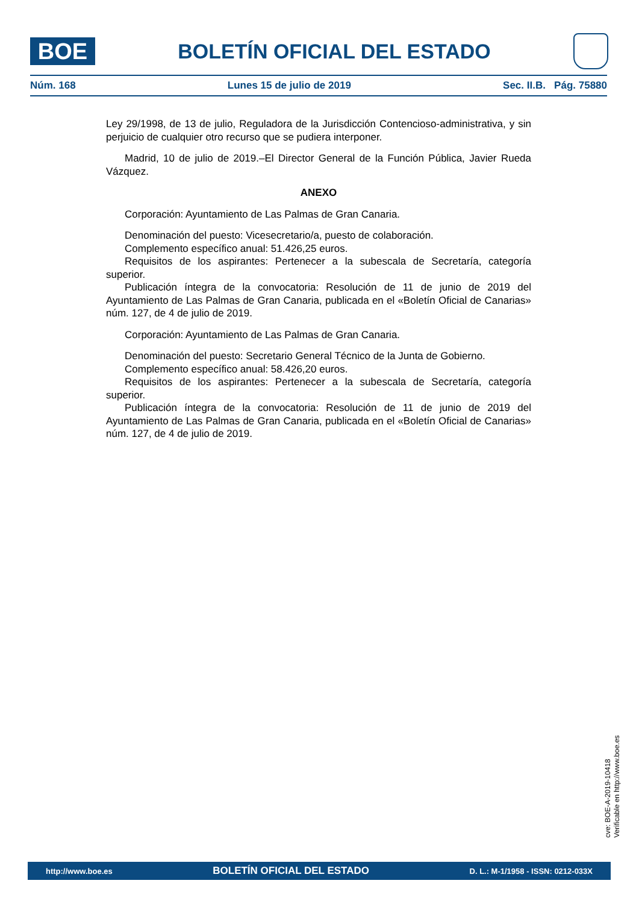BOE
BOLETÍN OFICIAL DEL ESTADO
Núm. 168 Lunes 15 de julio de 2019 Sec. II.B. Pág. 75880
Ley 29/1998, de 13 de julio, Reguladora de la Jurisdicción Contencioso-administrativa, y sin perjuicio de cualquier otro recurso que se pudiera interponer.
Madrid, 10 de julio de 2019.–El Director General de la Función Pública, Javier Rueda Vázquez.
ANEXO
Corporación: Ayuntamiento de Las Palmas de Gran Canaria.
Denominación del puesto: Vicesecretario/a, puesto de colaboración.
Complemento específico anual: 51.426,25 euros.
Requisitos de los aspirantes: Pertenecer a la subescala de Secretaría, categoría superior.
Publicación íntegra de la convocatoria: Resolución de 11 de junio de 2019 del Ayuntamiento de Las Palmas de Gran Canaria, publicada en el «Boletín Oficial de Canarias» núm. 127, de 4 de julio de 2019.
Corporación: Ayuntamiento de Las Palmas de Gran Canaria.
Denominación del puesto: Secretario General Técnico de la Junta de Gobierno.
Complemento específico anual: 58.426,20 euros.
Requisitos de los aspirantes: Pertenecer a la subescala de Secretaría, categoría superior.
Publicación íntegra de la convocatoria: Resolución de 11 de junio de 2019 del Ayuntamiento de Las Palmas de Gran Canaria, publicada en el «Boletín Oficial de Canarias» núm. 127, de 4 de julio de 2019.
cve: BOE-A-2019-10418
Verificable en http://www.boe.es
http://www.boe.es BOLETÍN OFICIAL DEL ESTADO D. L.: M-1/1958 - ISSN: 0212-033X